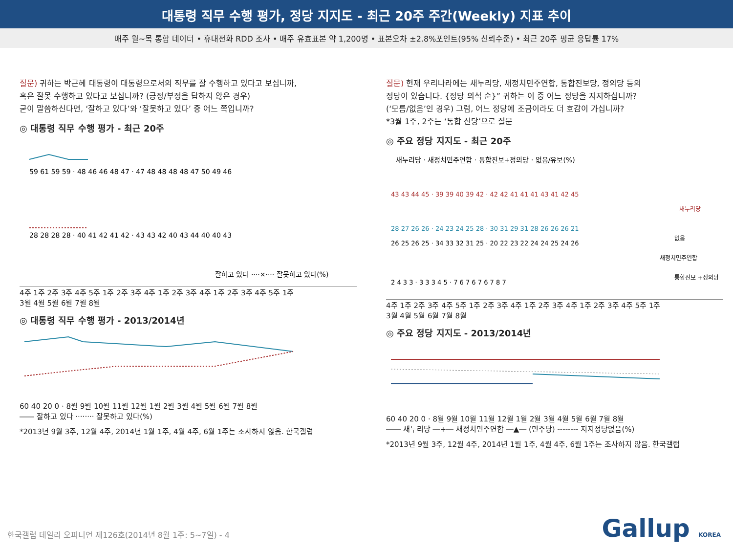대통령 직무 수행 평가, 정당 지지도 - 최근 20주 주간(Weekly) 지표 추이
매주 월~목 통합 데이터 • 휴대전화 RDD 조사 • 매주 유효표본 약 1,200명 • 표본오차 ±2.8%포인트(95% 신뢰수준) • 최근 20주 평균 응답률 17%
질문) 귀하는 박근혜 대통령이 대통령으로서의 직무를 잘 수행하고 있다고 보십니까,
혹은 잘못 수행하고 있다고 보십니까? (긍정/부정을 답하지 않은 경우)
굳이 말씀하신다면, ‘잘하고 있다’와 ‘잘못하고 있다’ 중 어느 쪽입니까?
◎ 대통령 직무 수행 평가 - 최근 20주
59 61 59 59 · 48 46 46 48 47 · 47 48 48 48 48 47 50 49 46
28 28 28 28 · 40 41 42 41 42 · 43 43 42 40 43 44 40 40 43
잘하고 있다 ····×···· 잘못하고 있다(%)
4주 1주 2주 3주 4주 5주 1주 2주 3주 4주 1주 2주 3주 4주 1주 2주 3주 4주 5주 1주
3월 4월 5월 6월 7월 8월
◎ 대통령 직무 수행 평가 - 2013/2014년
60 40 20 0 · 8월 9월 10월 11월 12월 1월 2월 3월 4월 5월 6월 7월 8월
―― 잘하고 있다 ········ 잘못하고 있다(%)
*2013년 9월 3주, 12월 4주, 2014년 1월 1주, 4월 4주, 6월 1주는 조사하지 않음. 한국갤럽
질문) 현재 우리나라에는 새누리당, 새정치민주연합, 통합진보당, 정의당 등의
정당이 있습니다. {정당 의석 순}” 귀하는 이 중 어느 정당을 지지하십니까?
(‘모름/없음’인 경우) 그럼, 어느 정당에 조금이라도 더 호감이 가십니까?
*3월 1주, 2주는 ‘통합 신당’으로 질문
◎ 주요 정당 지지도 - 최근 20주
새누리당 · 새정치민주연합 · 통합진보+정의당 · 없음/유보(%)
43 43 44 45 · 39 39 40 39 42 · 42 42 41 41 41 43 41 42 45
28 27 26 26 · 24 23 24 25 28 · 30 31 29 31 28 26 26 26 21
26 25 26 25 · 34 33 32 31 25 · 20 22 23 22 24 24 25 24 26
2 4 3 3 · 3 3 3 4 5 · 7 6 7 6 7 6 7 8 7
새누리당
없음
새정치민주연합
통합진보 +정의당
4주 1주 2주 3주 4주 5주 1주 2주 3주 4주 1주 2주 3주 4주 1주 2주 3주 4주 5주 1주
3월 4월 5월 6월 7월 8월
◎ 주요 정당 지지도 - 2013/2014년
60 40 20 0 · 8월 9월 10월 11월 12월 1월 2월 3월 4월 5월 6월 7월 8월
―― 새누리당 ―+― 새정치민주연합 ―▲― (민주당) -------- 지지정당없음(%)
*2013년 9월 3주, 12월 4주, 2014년 1월 1주, 4월 4주, 6월 1주는 조사하지 않음. 한국갤럽
한국갤럽 데일리 오피니언 제126호(2014년 8월 1주: 5~7일) - 4
Gallup KOREA